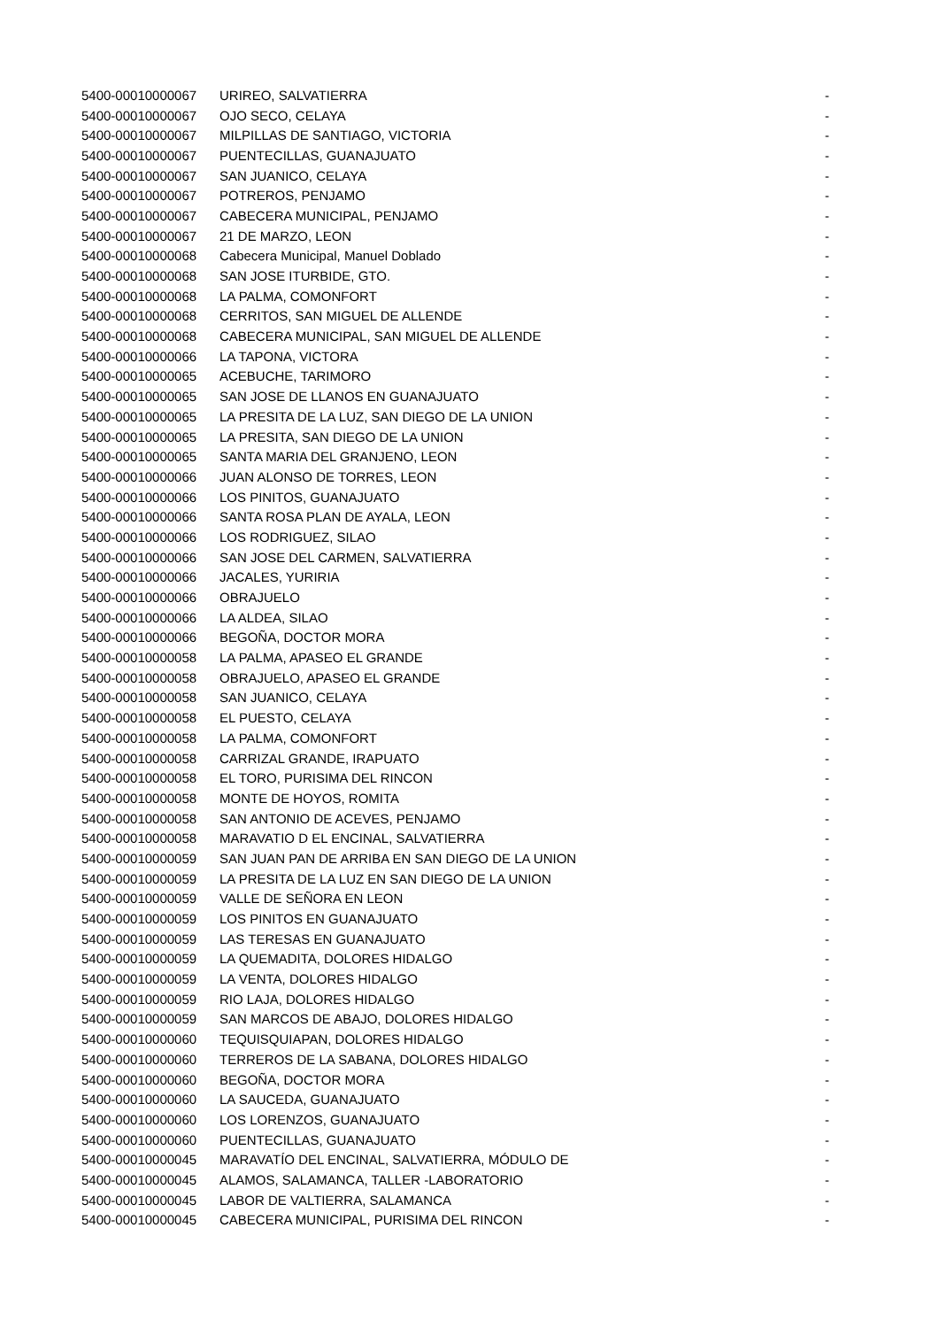| 5400-00010000067 | URIREO, SALVATIERRA | - |
| 5400-00010000067 | OJO SECO, CELAYA | - |
| 5400-00010000067 | MILPILLAS DE SANTIAGO, VICTORIA | - |
| 5400-00010000067 | PUENTECILLAS, GUANAJUATO | - |
| 5400-00010000067 | SAN JUANICO, CELAYA | - |
| 5400-00010000067 | POTREROS, PENJAMO | - |
| 5400-00010000067 | CABECERA MUNICIPAL, PENJAMO | - |
| 5400-00010000067 | 21 DE MARZO, LEON | - |
| 5400-00010000068 | Cabecera Municipal, Manuel Doblado | - |
| 5400-00010000068 | SAN JOSE ITURBIDE, GTO. | - |
| 5400-00010000068 | LA PALMA, COMONFORT | - |
| 5400-00010000068 | CERRITOS, SAN MIGUEL DE ALLENDE | - |
| 5400-00010000068 | CABECERA MUNICIPAL, SAN MIGUEL DE ALLENDE | - |
| 5400-00010000066 | LA TAPONA, VICTORA | - |
| 5400-00010000065 | ACEBUCHE, TARIMORO | - |
| 5400-00010000065 | SAN JOSE DE LLANOS EN GUANAJUATO | - |
| 5400-00010000065 | LA PRESITA DE LA LUZ, SAN DIEGO DE LA UNION | - |
| 5400-00010000065 | LA PRESITA, SAN DIEGO DE LA UNION | - |
| 5400-00010000065 | SANTA MARIA DEL GRANJENO, LEON | - |
| 5400-00010000066 | JUAN ALONSO DE TORRES, LEON | - |
| 5400-00010000066 | LOS PINITOS, GUANAJUATO | - |
| 5400-00010000066 | SANTA ROSA PLAN DE AYALA, LEON | - |
| 5400-00010000066 | LOS RODRIGUEZ, SILAO | - |
| 5400-00010000066 | SAN JOSE DEL CARMEN, SALVATIERRA | - |
| 5400-00010000066 | JACALES, YURIRIA | - |
| 5400-00010000066 | OBRAJUELO | - |
| 5400-00010000066 | LA ALDEA, SILAO | - |
| 5400-00010000066 | BEGOÑA, DOCTOR MORA | - |
| 5400-00010000058 | LA PALMA, APASEO EL GRANDE | - |
| 5400-00010000058 | OBRAJUELO, APASEO EL GRANDE | - |
| 5400-00010000058 | SAN JUANICO, CELAYA | - |
| 5400-00010000058 | EL PUESTO, CELAYA | - |
| 5400-00010000058 | LA PALMA, COMONFORT | - |
| 5400-00010000058 | CARRIZAL GRANDE, IRAPUATO | - |
| 5400-00010000058 | EL TORO, PURISIMA DEL RINCON | - |
| 5400-00010000058 | MONTE DE HOYOS, ROMITA | - |
| 5400-00010000058 | SAN ANTONIO DE ACEVES, PENJAMO | - |
| 5400-00010000058 | MARAVATIO D EL ENCINAL, SALVATIERRA | - |
| 5400-00010000059 | SAN JUAN PAN DE ARRIBA EN SAN DIEGO DE LA UNION | - |
| 5400-00010000059 | LA PRESITA DE LA LUZ EN SAN DIEGO DE LA UNION | - |
| 5400-00010000059 | VALLE DE SEÑORA EN LEON | - |
| 5400-00010000059 | LOS PINITOS EN GUANAJUATO | - |
| 5400-00010000059 | LAS TERESAS EN GUANAJUATO | - |
| 5400-00010000059 | LA QUEMADITA, DOLORES HIDALGO | - |
| 5400-00010000059 | LA VENTA, DOLORES HIDALGO | - |
| 5400-00010000059 | RIO LAJA, DOLORES HIDALGO | - |
| 5400-00010000059 | SAN MARCOS DE ABAJO, DOLORES HIDALGO | - |
| 5400-00010000060 | TEQUISQUIAPAN, DOLORES HIDALGO | - |
| 5400-00010000060 | TERREROS DE LA SABANA, DOLORES HIDALGO | - |
| 5400-00010000060 | BEGOÑA, DOCTOR MORA | - |
| 5400-00010000060 | LA SAUCEDA, GUANAJUATO | - |
| 5400-00010000060 | LOS LORENZOS, GUANAJUATO | - |
| 5400-00010000060 | PUENTECILLAS, GUANAJUATO | - |
| 5400-00010000045 | MARAVATÍO DEL ENCINAL, SALVATIERRA, MÓDULO DE | - |
| 5400-00010000045 | ALAMOS, SALAMANCA, TALLER -LABORATORIO | - |
| 5400-00010000045 | LABOR DE VALTIERRA, SALAMANCA | - |
| 5400-00010000045 | CABECERA MUNICIPAL, PURISIMA DEL RINCON | - |